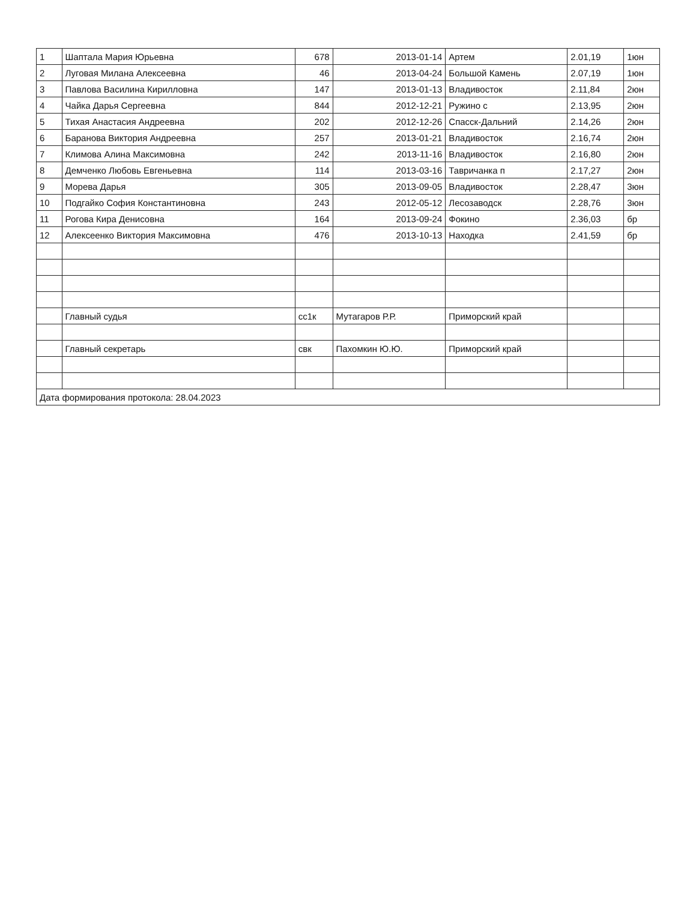| 1 | Шаптала Мария Юрьевна | 678 | 2013-01-14 | Артем | 2.01,19 | 1юн |
| 2 | Луговая Милана Алексеевна | 46 | 2013-04-24 | Большой Камень | 2.07,19 | 1юн |
| 3 | Павлова Василина Кирилловна | 147 | 2013-01-13 | Владивосток | 2.11,84 | 2юн |
| 4 | Чайка Дарья Сергеевна | 844 | 2012-12-21 | Ружино с | 2.13,95 | 2юн |
| 5 | Тихая Анастасия Андреевна | 202 | 2012-12-26 | Спасск-Дальний | 2.14,26 | 2юн |
| 6 | Баранова Виктория Андреевна | 257 | 2013-01-21 | Владивосток | 2.16,74 | 2юн |
| 7 | Климова Алина Максимовна | 242 | 2013-11-16 | Владивосток | 2.16,80 | 2юн |
| 8 | Демченко Любовь Евгеньевна | 114 | 2013-03-16 | Тавричанка п | 2.17,27 | 2юн |
| 9 | Морева Дарья | 305 | 2013-09-05 | Владивосток | 2.28,47 | 3юн |
| 10 | Подгайко София Константиновна | 243 | 2012-05-12 | Лесозаводск | 2.28,76 | 3юн |
| 11 | Рогова Кира Денисовна | 164 | 2013-09-24 | Фокино | 2.36,03 | бр |
| 12 | Алексеенко Виктория Максимовна | 476 | 2013-10-13 | Находка | 2.41,59 | бр |
| | Главный судья | сс1к | Мутагаров Р.Р. | Приморский край | | |
| | Главный секретарь | свк | Пахомкин Ю.Ю. | Приморский край | | |
| Дата формирования протокола: 28.04.2023 | | | | | | |